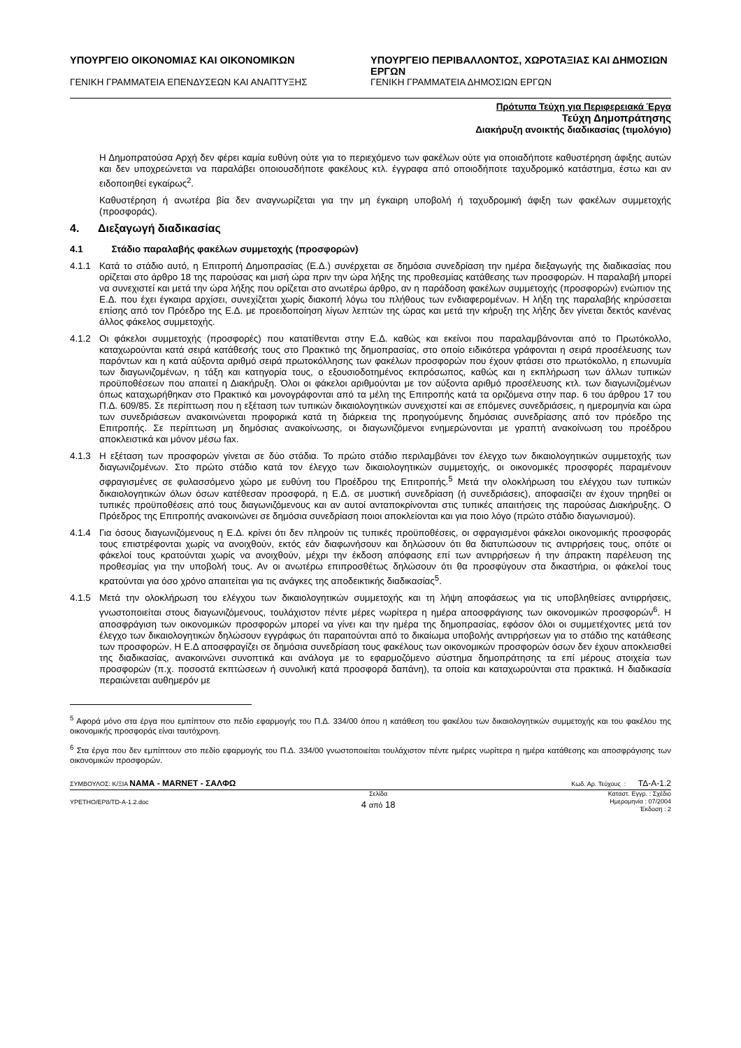ΥΠΟΥΡΓΕΙΟ ΟΙΚΟΝΟΜΙΑΣ ΚΑΙ ΟΙΚΟΝΟΜΙΚΩΝ
ΓΕΝΙΚΗ ΓΡΑΜΜΑΤΕΙΑ ΕΠΕΝΔΥΣΕΩΝ ΚΑΙ ΑΝΑΠΤΥΞΗΣ
ΥΠΟΥΡΓΕΙΟ ΠΕΡΙΒΑΛΛΟΝΤΟΣ, ΧΩΡΟΤΑΞΙΑΣ ΚΑΙ ΔΗΜΟΣΙΩΝ ΕΡΓΩΝ
ΓΕΝΙΚΗ ΓΡΑΜΜΑΤΕΙΑ ΔΗΜΟΣΙΩΝ ΕΡΓΩΝ
Πρότυπα Τεύχη για Περιφερειακά Έργα
Τεύχη Δημοπράτησης
Διακήρυξη ανοικτής διαδικασίας (τιμολόγιο)
Η Δημοπρατούσα Αρχή δεν φέρει καμία ευθύνη ούτε για το περιεχόμενο των φακέλων ούτε για οποιαδήποτε καθυστέρηση άφιξης αυτών και δεν υποχρεώνεται να παραλάβει οποιουσδήποτε φακέλους κτλ. έγγραφα από οποιοδήποτε ταχυδρομικό κατάστημα, έστω και αν ειδοποιηθεί εγκαίρως<sup>2</sup>.
Καθυστέρηση ή ανωτέρα βία δεν αναγνωρίζεται για την μη έγκαιρη υποβολή ή ταχυδρομική άφιξη των φακέλων συμμετοχής (προσφοράς).
4. Διεξαγωγή διαδικασίας
4.1 Στάδιο παραλαβής φακέλων συμμετοχής (προσφορών)
4.1.1 Κατά το στάδιο αυτό, η Επιτροπή Δημοπρασίας (Ε.Δ.) συνέρχεται σε δημόσια συνεδρίαση την ημέρα διεξαγωγής της διαδικασίας που ορίζεται στο άρθρο 18 της παρούσας και μισή ώρα πριν την ώρα λήξης της προθεσμίας κατάθεσης των προσφορών. Η παραλαβή μπορεί να συνεχιστεί και μετά την ώρα λήξης που ορίζεται στο ανωτέρω άρθρο, αν η παράδοση φακέλων συμμετοχής (προσφορών) ενώπιον της Ε.Δ. που έχει έγκαιρα αρχίσει, συνεχίζεται χωρίς διακοπή λόγω του πλήθους των ενδιαφερομένων. Η λήξη της παραλαβής κηρύσσεται επίσης από τον Πρόεδρο της Ε.Δ. με προειδοποίηση λίγων λεπτών της ώρας και μετά την κήρυξη της λήξης δεν γίνεται δεκτός κανένας άλλος φάκελος συμμετοχής.
4.1.2 Οι φάκελοι συμμετοχής (προσφορές) που κατατίθενται στην Ε.Δ. καθώς και εκείνοι που παραλαμβάνονται από το Πρωτόκολλο, καταχωρούνται κατά σειρά κατάθεσής τους στο Πρακτικό της δημοπρασίας, στο οποίο ειδικότερα γράφονται η σειρά προσέλευσης των παρόντων και η κατά αύξοντα αριθμό σειρά πρωτοκόλλησης των φακέλων προσφορών που έχουν φτάσει στο πρωτόκολλο, η επωνυμία των διαγωνιζομένων, η τάξη και κατηγορία τους, ο εξουσιοδοτημένος εκπρόσωπος, καθώς και η εκπλήρωση των άλλων τυπικών προϋποθέσεων που απαιτεί η Διακήρυξη. Όλοι οι φάκελοι αριθμούνται με τον αύξοντα αριθμό προσέλευσης κτλ. των διαγωνιζομένων όπως καταχωρήθηκαν στο Πρακτικό και μονογράφονται από τα μέλη της Επιτροπής κατά τα οριζόμενα στην παρ. 6 του άρθρου 17 του Π.Δ. 609/85. Σε περίπτωση που η εξέταση των τυπικών δικαιολογητικών συνεχιστεί και σε επόμενες συνεδριάσεις, η ημερομηνία και ώρα των συνεδριάσεων ανακοινώνεται προφορικά κατά τη διάρκεια της προηγούμενης δημόσιας συνεδρίασης από τον πρόεδρο της Επιτροπής. Σε περίπτωση μη δημόσιας ανακοίνωσης, οι διαγωνιζόμενοι ενημερώνονται με γραπτή ανακοίνωση του προέδρου αποκλειστικά και μόνον μέσω fax.
4.1.3 Η εξέταση των προσφορών γίνεται σε δύο στάδια. Το πρώτο στάδιο περιλαμβάνει τον έλεγχο των δικαιολογητικών συμμετοχής των διαγωνιζομένων. Στο πρώτο στάδιο κατά τον έλεγχο των δικαιολογητικών συμμετοχής, οι οικονομικές προσφορές παραμένουν σφραγισμένες σε φυλασσόμενο χώρο με ευθύνη του Προέδρου της Επιτροπής.<sup>5</sup> Μετά την ολοκλήρωση του ελέγχου των τυπικών δικαιολογητικών όλων όσων κατέθεσαν προσφορά, η Ε.Δ. σε μυστική συνεδρίαση (ή συνεδριάσεις), αποφασίζει αν έχουν τηρηθεί οι τυπικές προϋποθέσεις από τους διαγωνιζόμενους και αν αυτοί ανταποκρίνονται στις τυπικές απαιτήσεις της παρούσας Διακήρυξης. Ο Πρόεδρος της Επιτροπής ανακοινώνει σε δημόσια συνεδρίαση ποιοι αποκλείονται και για ποιο λόγο (πρώτο στάδιο διαγωνισμού).
4.1.4 Για όσους διαγωνιζόμενους η Ε.Δ. κρίνει ότι δεν πληρούν τις τυπικές προϋποθέσεις, οι σφραγισμένοι φάκελοι οικονομικής προσφοράς τους επιστρέφονται χωρίς να ανοιχθούν, εκτός εάν διαφωνήσουν και δηλώσουν ότι θα διατυπώσουν τις αντιρρήσεις τους, οπότε οι φάκελοί τους κρατούνται χωρίς να ανοιχθούν, μέχρι την έκδοση απόφασης επί των αντιρρήσεων ή την άπρακτη παρέλευση της προθεσμίας για την υποβολή τους. Αν οι ανωτέρω επιπροσθέτως δηλώσουν ότι θα προσφύγουν στα δικαστήρια, οι φάκελοί τους κρατούνται για όσο χρόνο απαιτείται για τις ανάγκες της αποδεικτικής διαδικασίας<sup>5</sup>.
4.1.5 Μετά την ολοκλήρωση του ελέγχου των δικαιολογητικών συμμετοχής και τη λήψη αποφάσεως για τις υποβληθείσες αντιρρήσεις, γνωστοποιείται στους διαγωνιζόμενους, τουλάχιστον πέντε μέρες νωρίτερα η ημέρα αποσφράγισης των οικονομικών προσφορών<sup>6</sup>. Η αποσφράγιση των οικονομικών προσφορών μπορεί να γίνει και την ημέρα της δημοπρασίας, εφόσον όλοι οι συμμετέχοντες μετά τον έλεγχο των δικαιολογητικών δηλώσουν εγγράφως ότι παραιτούνται από το δικαίωμα υποβολής αντιρρήσεων για το στάδιο της κατάθεσης των προσφορών. Η Ε.Δ αποσφραγίζει σε δημόσια συνεδρίαση τους φακέλους των οικονομικών προσφορών όσων δεν έχουν αποκλεισθεί της διαδικασίας, ανακοινώνει συνοπτικά και ανάλογα με το εφαρμοζόμενο σύστημα δημοπράτησης τα επί μέρους στοιχεία των προσφορών (π.χ. ποσοστά εκπτώσεων ή συνολική κατά προσφορά δαπάνη), τα οποία και καταχωρούνται στα πρακτικά. Η διαδικασία περαιώνεται αυθημερόν με
<sup>5</sup> Αφορά μόνο στα έργα που εμπίπτουν στο πεδίο εφαρμογής του Π.Δ. 334/00 όπου η κατάθεση του φακέλου των δικαιολογητικών συμμετοχής και του φακέλου της οικονομικής προσφοράς είναι ταυτόχρονη.
<sup>6</sup> Στα έργα που δεν εμπίπτουν στο πεδίο εφαρμογής του Π.Δ. 334/00 γνωστοποιείται τουλάχιστον πέντε ημέρες νωρίτερα η ημέρα κατάθεσης και αποσφράγισης των οικονομικών προσφορών.
ΣΥΜΒΟΥΛΟΣ: Κ/ΞΙΑ ΝΑΜΑ - MARNET - ΣΑΛΦΩ
Κωδ. Αρ. Τεύχους : ΤΔ-Α-1.2
YPETHO/EP8/TD-A-1.2.doc
Σελίδα
4 από 18
Καταστ. Εγγρ. : Σχέδιο
Ημερομηνία : 07/2004
Έκδοση : 2